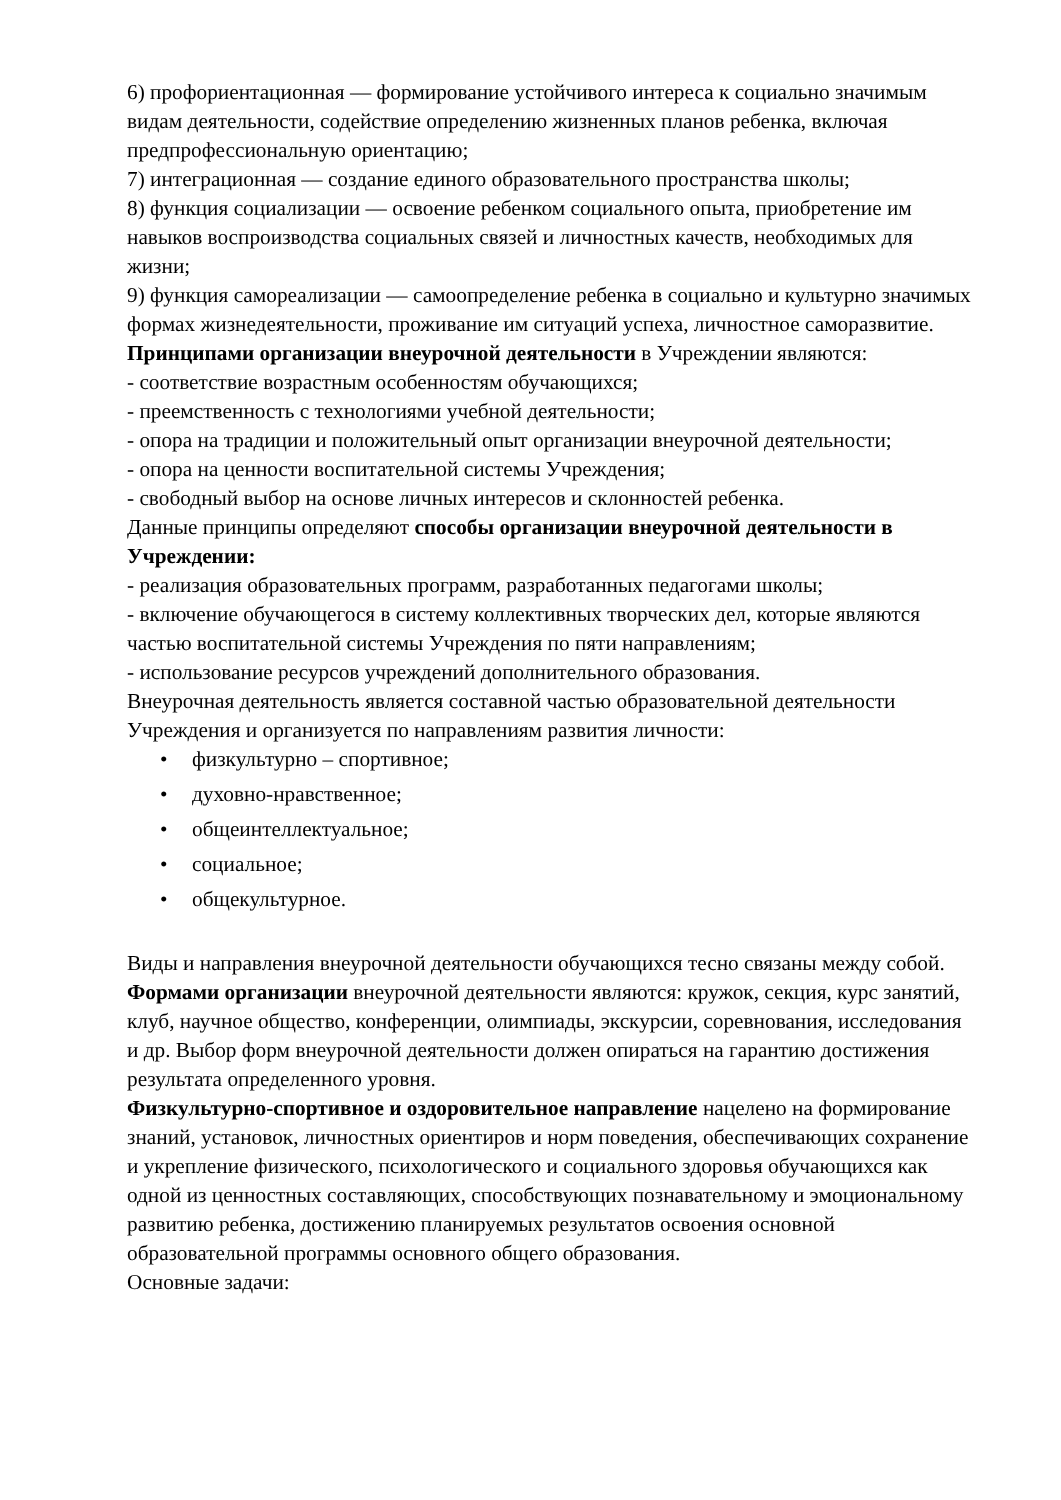6) профориентационная — формирование устойчивого интереса к социально значимым видам деятельности, содействие определению жизненных планов ребенка, включая предпрофессиональную ориентацию;
7) интеграционная — создание единого образовательного пространства школы;
8) функция социализации — освоение ребенком социального опыта, приобретение им навыков воспроизводства социальных связей и личностных качеств, необходимых для жизни;
9) функция самореализации — самоопределение ребенка в социально и культурно значимых формах жизнедеятельности, проживание им ситуаций успеха, личностное саморазвитие.
Принципами организации внеурочной деятельности в Учреждении являются:
- соответствие возрастным особенностям обучающихся;
- преемственность с технологиями учебной деятельности;
- опора на традиции и положительный опыт организации внеурочной деятельности;
- опора на ценности воспитательной системы Учреждения;
- свободный выбор на основе личных интересов и склонностей ребенка.
Данные принципы определяют способы организации внеурочной деятельности в Учреждении:
- реализация образовательных программ, разработанных педагогами школы;
- включение обучающегося в систему коллективных творческих дел, которые являются частью воспитательной системы Учреждения по пяти направлениям;
- использование ресурсов учреждений дополнительного образования.
Внеурочная деятельность является составной частью образовательной деятельности Учреждения и организуется по направлениям развития личности:
• физкультурно – спортивное;
• духовно-нравственное;
• общеинтеллектуальное;
• социальное;
• общекультурное.
Виды и направления внеурочной деятельности обучающихся тесно связаны между собой.
Формами организации внеурочной деятельности являются: кружок, секция, курс занятий, клуб, научное общество, конференции, олимпиады, экскурсии, соревнования, исследования и др. Выбор форм внеурочной деятельности должен опираться на гарантию достижения результата определенного уровня.
Физкультурно-спортивное и оздоровительное направление нацелено на формирование знаний, установок, личностных ориентиров и норм поведения, обеспечивающих сохранение и укрепление физического, психологического и социального здоровья обучающихся как одной из ценностных составляющих, способствующих познавательному и эмоциональному развитию ребенка, достижению планируемых результатов освоения основной образовательной программы основного общего образования.
Основные задачи: